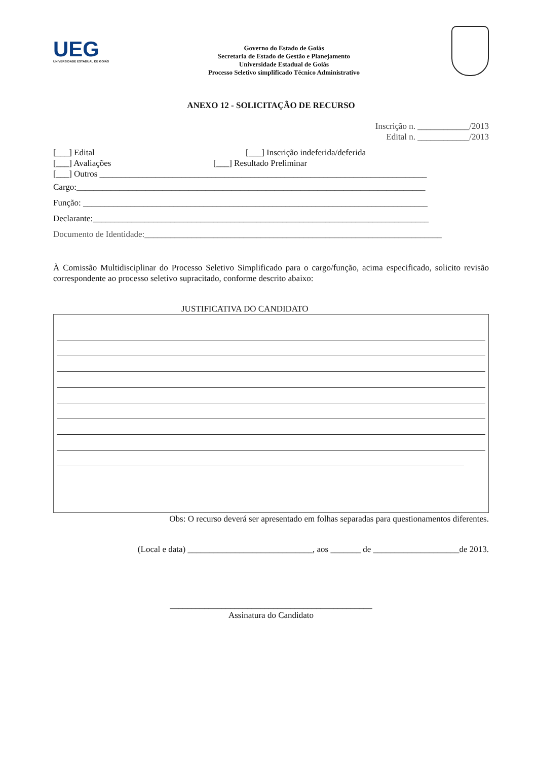UEG
UNIVERSIDADE ESTADUAL DE GOIÁS
Governo do Estado de Goiás
Secretaria de Estado de Gestão e Planejamento
Universidade Estadual de Goiás
Processo Seletivo simplificado Técnico Administrativo
ANEXO 12 - SOLICITAÇÃO DE RECURSO
Inscrição n. ____________/2013
Edital n. ____________/2013
[___] Edital [___] Inscrição indeferida/deferida
[___] Avaliações [___] Resultado Preliminar
[___] Outros ____________________________________________________________________________
Cargo:_________________________________________________________________________________
Função: ________________________________________________________________________________
Declarante:______________________________________________________________________________
Documento de Identidade:_____________________________________________________________________
À Comissão Multidisciplinar do Processo Seletivo Simplificado para o cargo/função, acima especificado, solicito revisão correspondente ao processo seletivo supracitado, conforme descrito abaixo:
JUSTIFICATIVA DO CANDIDATO
Obs: O recurso deverá ser apresentado em folhas separadas para questionamentos diferentes.
(Local e data) _____________________________, aos _______ de ____________________de 2013.
_______________________________________________
Assinatura do Candidato